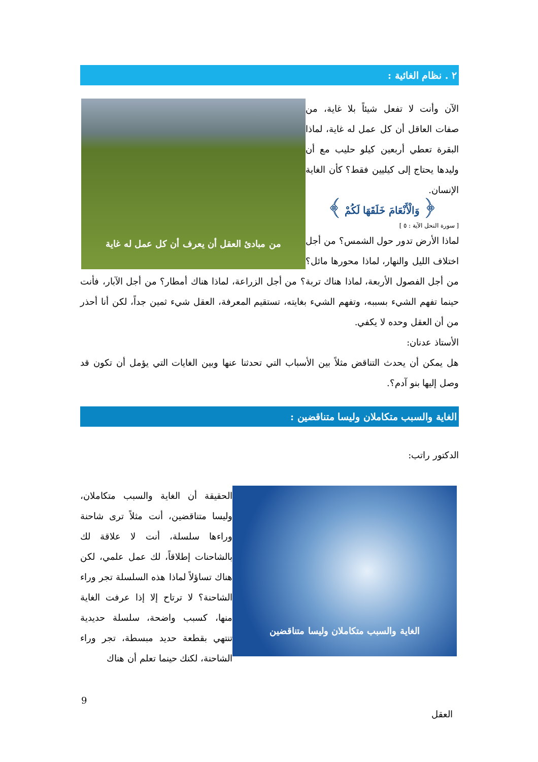٢ . نظام الغائية :
من مبادئ العقل أن يعرف أن كل عمل له غاية
الآن وأنت لا تفعل شيئاً بلا غاية، من صفات العاقل أن كل عمل له غاية، لماذا البقرة تعطي أربعين كيلو حليب مع أن وليدها يحتاج إلى كيليين فقط؟ كأن الغاية الإنسان.
﴿ وَالْأَنْعَامَ خَلَقَهَا لَكُمْ ﴾
[ سورة النحل الآية : ٥ ]
لماذا الأرض تدور حول الشمس؟ من أجل اختلاف الليل والنهار، لماذا محورها مائل؟ من أجل الفصول الأربعة، لماذا هناك تربة؟ من أجل الزراعة، لماذا هناك أمطار؟ من أجل الآبار، فأنت حينما تفهم الشيء بسببه، وتفهم الشيء بغايته، تستقيم المعرفة، العقل شيء ثمين جداً، لكن أنا أحذر من أن العقل وحده لا يكفي.
الأستاذ عدنان:
هل يمكن أن يحدث التناقض مثلاً بين الأسباب التي تحدثنا عنها وبين الغايات التي يؤمل أن تكون قد وصل إليها بنو آدم؟.
الغاية والسبب متكاملان وليسا متناقضين :
الدكتور راتب:
الغاية والسبب متكاملان وليسا متناقضين
الحقيقة أن الغاية والسبب متكاملان، وليسا متناقضين، أنت مثلاً ترى شاحنة وراءها سلسلة، أنت لا علاقة لك بالشاحنات إطلاقاً، لك عمل علمي، لكن هناك تساؤلاً لماذا هذه السلسلة تجر وراء الشاحنة؟ لا ترتاح إلا إذا عرفت الغاية منها، كسبب واضحة، سلسلة حديدية تنتهي بقطعة حديد مبسطة، تجر وراء الشاحنة، لكنك حينما تعلم أن هناك
9
العقل